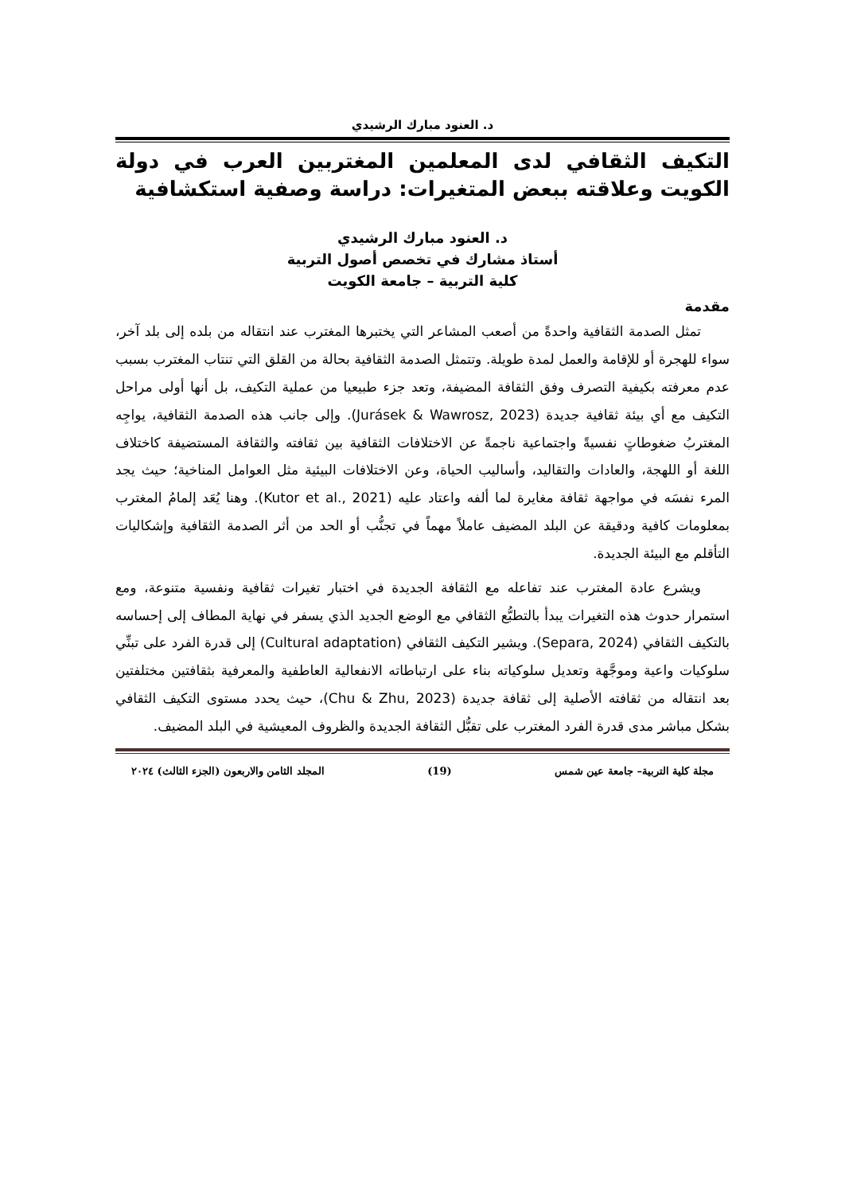د. العنود مبارك الرشيدي
التكيف الثقافي لدى المعلمين المغتربين العرب في دولة الكويت وعلاقته ببعض المتغيرات: دراسة وصفية استكشافية
د. العنود مبارك الرشيدي
أستاذ مشارك في تخصص أصول التربية
كلية التربية – جامعة الكويت
مقدمة
تمثل الصدمة الثقافية واحدةً من أصعب المشاعر التي يختبرها المغترب عند انتقاله من بلده إلى بلد آخر، سواء للهجرة أو للإقامة والعمل لمدة طويلة. وتتمثل الصدمة الثقافية بحالة من القلق التي تنتاب المغترب بسبب عدم معرفته بكيفية التصرف وفق الثقافة المضيفة، وتعد جزء طبيعيا من عملية التكيف، بل أنها أولى مراحل التكيف مع أي بيئة ثقافية جديدة (Jurásek & Wawrosz, 2023). وإلى جانب هذه الصدمة الثقافية، يواجِه المغتربُ ضغوطاتٍ نفسيةً واجتماعية ناجمةً عن الاختلافات الثقافية بين ثقافته والثقافة المستضيفة كاختلاف اللغة أو اللهجة، والعادات والتقاليد، وأساليب الحياة، وعن الاختلافات البيئية مثل العوامل المناخية؛ حيث يجد المرء نفسَه في مواجهة ثقافة مغايرة لما ألفه واعتاد عليه (Kutor et al., 2021). وهنا يُعَد إلمامُ المغترب بمعلومات كافية ودقيقة عن البلد المضيف عاملاً مهماً في تجنُّب أو الحد من أثر الصدمة الثقافية وإشكاليات التأقلم مع البيئة الجديدة.
ويشرع عادة المغترب عند تفاعله مع الثقافة الجديدة في اختبار تغيرات ثقافية ونفسية متنوعة، ومع استمرار حدوث هذه التغيرات يبدأ بالتطبُّع الثقافي مع الوضع الجديد الذي يسفر في نهاية المطاف إلى إحساسه بالتكيف الثقافي (Separa, 2024). ويشير التكيف الثقافي (Cultural adaptation) إلى قدرة الفرد على تبنِّي سلوكيات واعية وموجَّهة وتعديل سلوكياته بناء على ارتباطاته الانفعالية العاطفية والمعرفية بثقافتين مختلفتين بعد انتقاله من ثقافته الأصلية إلى ثقافة جديدة (Chu & Zhu, 2023)، حيث يحدد مستوى التكيف الثقافي بشكل مباشر مدى قدرة الفرد المغترب على تقبُّل الثقافة الجديدة والظروف المعيشية في البلد المضيف.
مجلة كلية التربية– جامعة عين شمس (19) المجلد الثامن والاربعون (الجزء الثالث) ٢٠٢٤